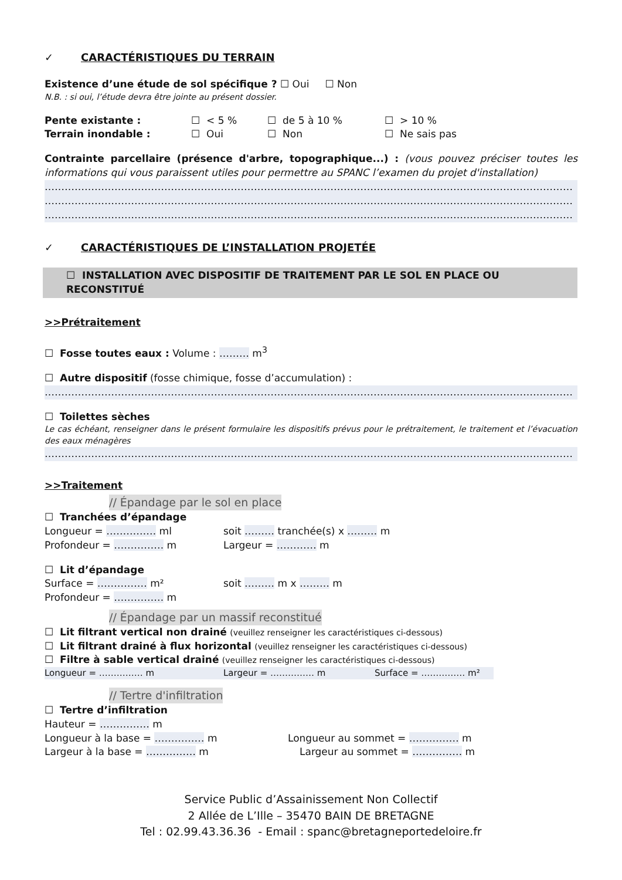✓ CARACTÉRISTIQUES DU TERRAIN
Existence d’une étude de sol spécifique ? ☐ Oui ☐ Non
N.B. : si oui, l’étude devra être jointe au présent dossier.
Pente existante : ☐ < 5 % ☐ de 5 à 10 % ☐ > 10 %
Terrain inondable : ☐ Oui ☐ Non ☐ Ne sais pas
Contrainte parcellaire (présence d'arbre, topographique...) : (vous pouvez préciser toutes les informations qui vous paraissent utiles pour permettre au SPANC l’examen du projet d'installation)
……………………………………………………………………………………………………………………………………………
……………………………………………………………………………………………………………………………………………
……………………………………………………………………………………………………………………………………………
✓ CARACTÉRISTIQUES DE L’INSTALLATION PROJETÉE
☐ INSTALLATION AVEC DISPOSITIF DE TRAITEMENT PAR LE SOL EN PLACE OU RECONSTITUÉ
>>Prétraitement
☐ Fosse toutes eaux : Volume : ……… m<sup>3</sup>
☐ Autre dispositif (fosse chimique, fosse d’accumulation) :
……………………………………………………………………………………………………………………………………………
☐ Toilettes sèches
Le cas échéant, renseigner dans le présent formulaire les dispositifs prévus pour le prétraitement, le traitement et l’évacuation des eaux ménagères
……………………………………………………………………………………………………………………………………………
>>Traitement
// Épandage par le sol en place
☐ Tranchées d’épandage
Longueur = …………… ml soit ……… tranchée(s) x ……… m
Profondeur = …………… m Largeur = ………… m
☐ Lit d’épandage
Surface = …………… m² soit ……… m x ……… m
Profondeur = …………… m
// Épandage par un massif reconstitué
☐ Lit filtrant vertical non drainé (veuillez renseigner les caractéristiques ci-dessous)
☐ Lit filtrant drainé à flux horizontal (veuillez renseigner les caractéristiques ci-dessous)
☐ Filtre à sable vertical drainé (veuillez renseigner les caractéristiques ci-dessous)
Longueur = …………… m Largeur = …………… m Surface = …………… m²
// Tertre d'infiltration
☐ Tertre d’infiltration
Hauteur = …………… m
Longueur à la base = …………… m Longueur au sommet = …………… m
Largeur à la base = …………… m Largeur au sommet = …………… m
Service Public d’Assainissement Non Collectif
2 Allée de L’Ille – 35470 BAIN DE BRETAGNE
Tel : 02.99.43.36.36 - Email : spanc@bretagneportedeloire.fr